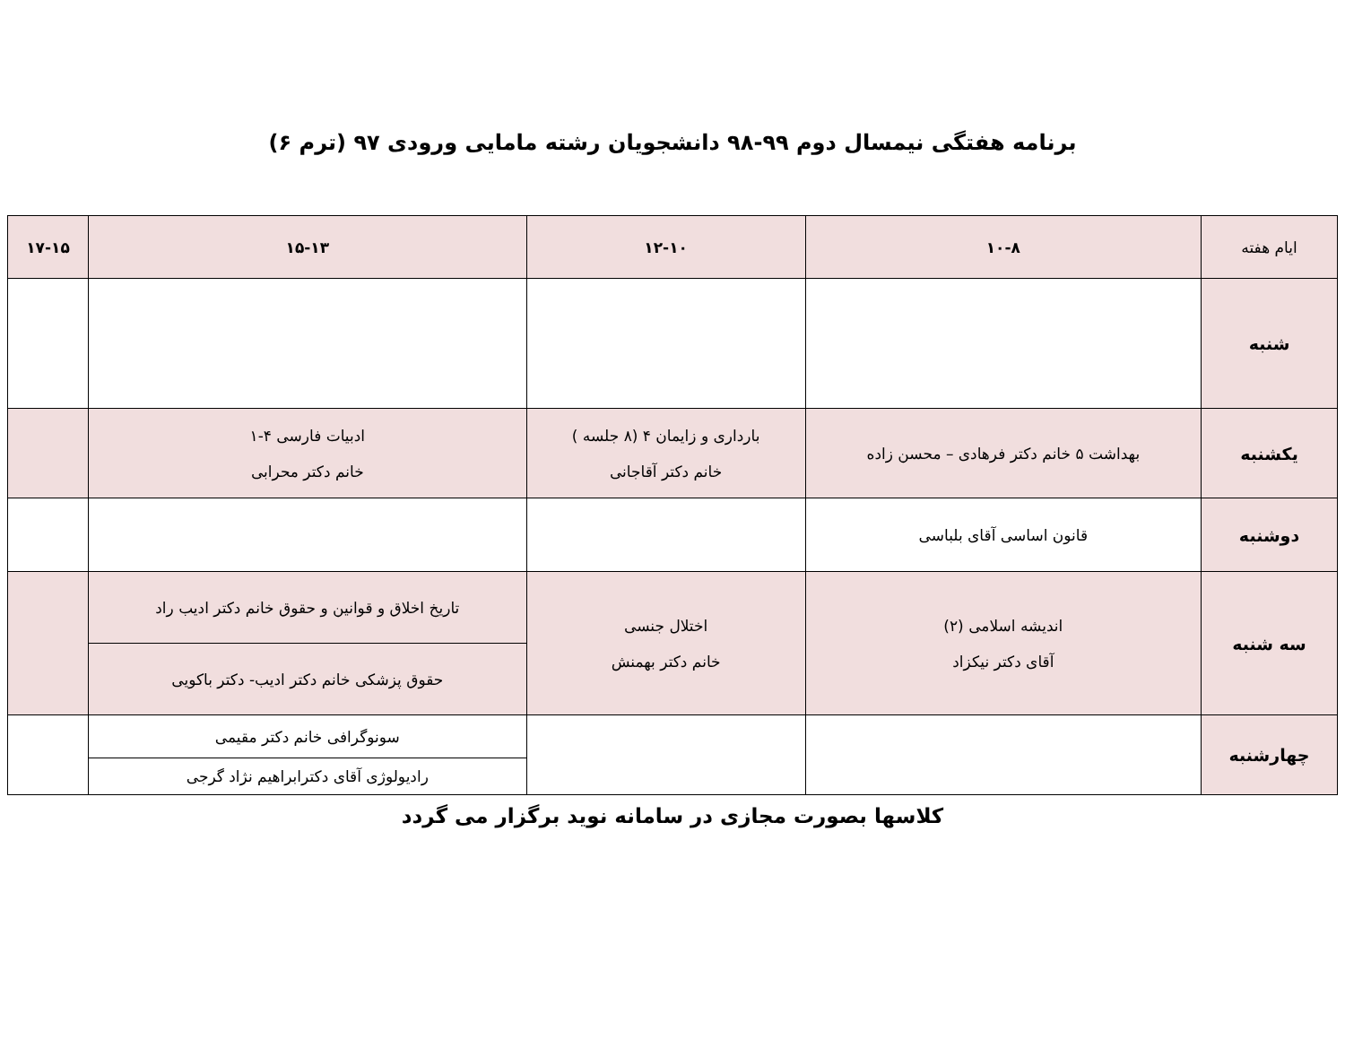برنامه هفتگی نیمسال دوم ۹۹-۹۸ دانشجویان رشته مامایی ورودی ۹۷ (ترم ۶)
| ایام هفته | ۱۰-۸ | ۱۲-۱۰ | ۱۵-۱۳ | ۱۷-۱۵ |
| شنبه | | | | |
| یکشنبه | بهداشت ۵ خانم دکتر فرهادی – محسن زاده | بارداری و زایمان ۴ (۸ جلسه ) خانم دکتر آقاجانی | ادبیات فارسی ۴-۱ خانم دکتر محرابی | |
| دوشنبه | قانون اساسی آقای بلباسی | | | |
| سه شنبه | اندیشه اسلامی (۲) آقای دکتر نیکزاد | اختلال جنسی خانم دکتر بهمنش | تاریخ اخلاق و قوانین و حقوق خانم دکتر ادیب راد | |
| | | | حقوق پزشکی خانم دکتر ادیب- دکتر باکویی | |
| چهارشنبه | | | سونوگرافی خانم دکتر مقیمی | |
| | | | رادیولوژی آقای دکترابراهیم نژاد گرجی | |
کلاسها بصورت مجازی در سامانه نوید برگزار می گردد